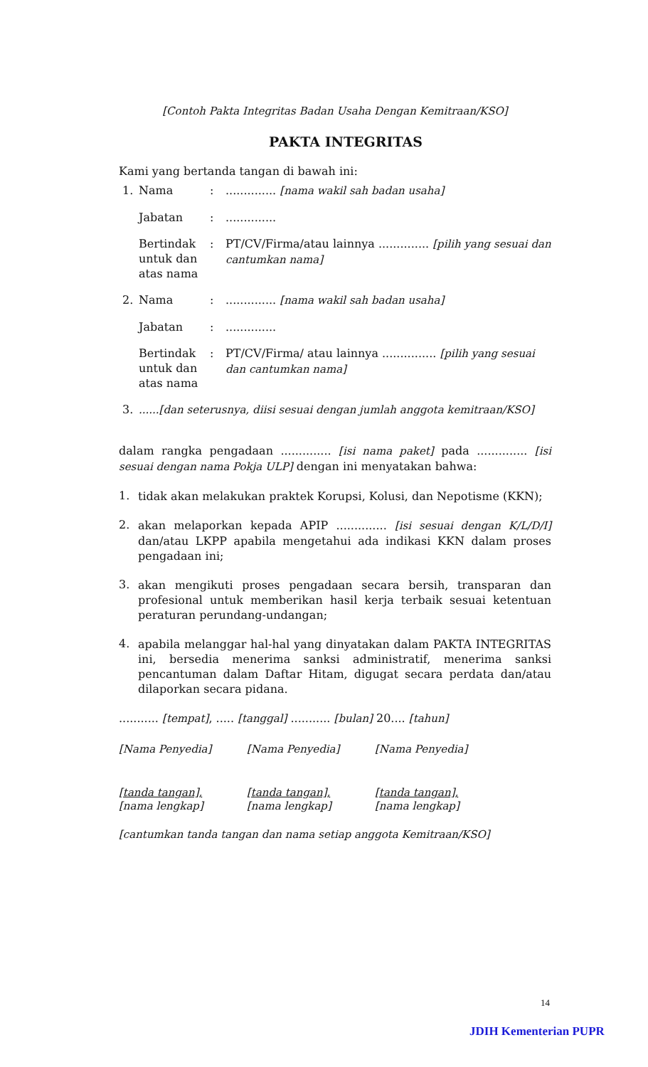[Contoh Pakta Integritas Badan Usaha Dengan Kemitraan/KSO]
PAKTA INTEGRITAS
Kami yang bertanda tangan di bawah ini:
| 1. | Nama | : | .............. [nama wakil sah badan usaha] |
| | Jabatan | : | .............. |
| | Bertindak untuk dan atas nama | : | PT/CV/Firma/atau lainnya .............. [pilih yang sesuai dan cantumkan nama] |
| 2. | Nama | : | .............. [nama wakil sah badan usaha] |
| | Jabatan | : | .............. |
| | Bertindak untuk dan atas nama | : | PT/CV/Firma/ atau lainnya ............... [pilih yang sesuai dan cantumkan nama] |
| 3. | ......[dan seterusnya, diisi sesuai dengan jumlah anggota kemitraan/KSO] | | |
dalam rangka pengadaan .............. [isi nama paket] pada .............. [isi sesuai dengan nama Pokja ULP] dengan ini menyatakan bahwa:
1. tidak akan melakukan praktek Korupsi, Kolusi, dan Nepotisme (KKN);
2. akan melaporkan kepada APIP .............. [isi sesuai dengan K/L/D/I] dan/atau LKPP apabila mengetahui ada indikasi KKN dalam proses pengadaan ini;
3. akan mengikuti proses pengadaan secara bersih, transparan dan profesional untuk memberikan hasil kerja terbaik sesuai ketentuan peraturan perundang-undangan;
4. apabila melanggar hal-hal yang dinyatakan dalam PAKTA INTEGRITAS ini, bersedia menerima sanksi administratif, menerima sanksi pencantuman dalam Daftar Hitam, digugat secara perdata dan/atau dilaporkan secara pidana.
........... [tempat], ..... [tanggal] ........... [bulan] 20.... [tahun]
[Nama Penyedia] [Nama Penyedia] [Nama Penyedia]
[tanda tangan],
[nama lengkap]
[tanda tangan],
[nama lengkap]
[tanda tangan],
[nama lengkap]
[cantumkan tanda tangan dan nama setiap anggota Kemitraan/KSO]
14
JDIH Kementerian PUPR